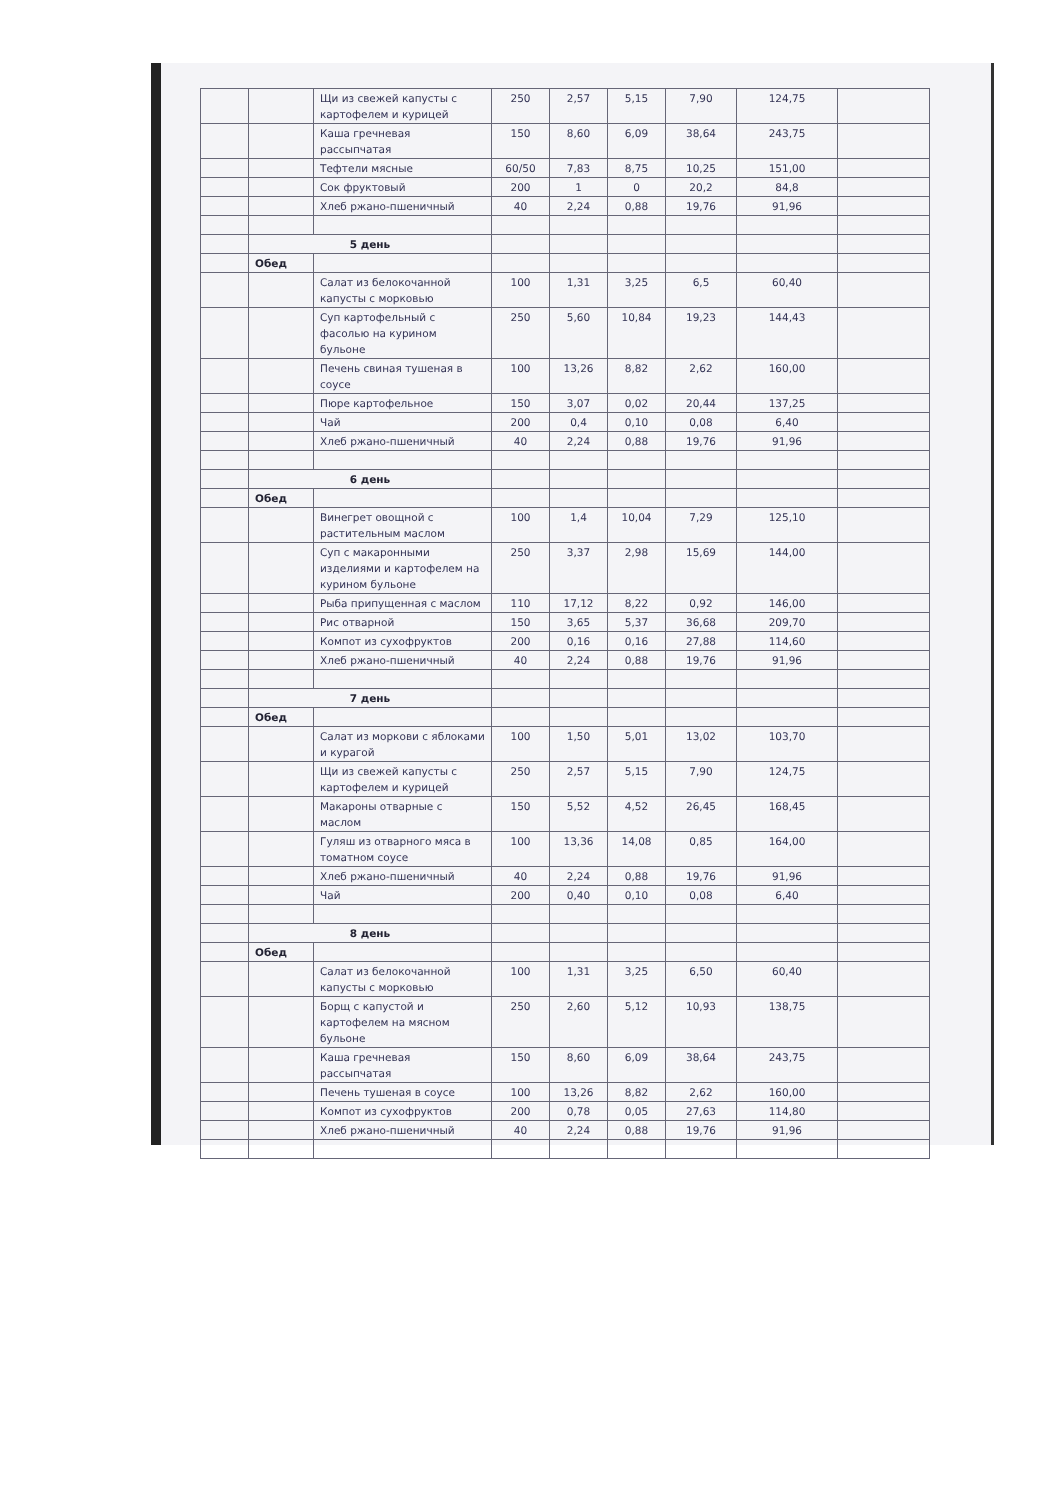| | | Щи из свежей капусты с картофелем и курицей | 250 | 2,57 | 5,15 | 7,90 | 124,75 | |
| | | Каша гречневая рассыпчатая | 150 | 8,60 | 6,09 | 38,64 | 243,75 | |
| | | Тефтели мясные | 60/50 | 7,83 | 8,75 | 10,25 | 151,00 | |
| | | Сок фруктовый | 200 | 1 | 0 | 20,2 | 84,8 | |
| | | Хлеб ржано-пшеничный | 40 | 2,24 | 0,88 | 19,76 | 91,96 | |
| | 5 день | | | | | | | |
| | Обед | | | | | | | |
| | | Салат из белокочанной капусты с морковью | 100 | 1,31 | 3,25 | 6,5 | 60,40 | |
| | | Суп картофельный с фасолью на курином бульоне | 250 | 5,60 | 10,84 | 19,23 | 144,43 | |
| | | Печень свиная тушеная в соусе | 100 | 13,26 | 8,82 | 2,62 | 160,00 | |
| | | Пюре картофельное | 150 | 3,07 | 0,02 | 20,44 | 137,25 | |
| | | Чай | 200 | 0,4 | 0,10 | 0,08 | 6,40 | |
| | | Хлеб ржано-пшеничный | 40 | 2,24 | 0,88 | 19,76 | 91,96 | |
| | 6 день | | | | | | | |
| | Обед | | | | | | | |
| | | Винегрет овощной с растительным маслом | 100 | 1,4 | 10,04 | 7,29 | 125,10 | |
| | | Суп с макаронными изделиями и картофелем на курином бульоне | 250 | 3,37 | 2,98 | 15,69 | 144,00 | |
| | | Рыба припущенная с маслом | 110 | 17,12 | 8,22 | 0,92 | 146,00 | |
| | | Рис отварной | 150 | 3,65 | 5,37 | 36,68 | 209,70 | |
| | | Компот из сухофруктов | 200 | 0,16 | 0,16 | 27,88 | 114,60 | |
| | | Хлеб ржано-пшеничный | 40 | 2,24 | 0,88 | 19,76 | 91,96 | |
| | 7 день | | | | | | | |
| | Обед | | | | | | | |
| | | Салат из моркови с яблоками и курагой | 100 | 1,50 | 5,01 | 13,02 | 103,70 | |
| | | Щи из свежей капусты с картофелем и курицей | 250 | 2,57 | 5,15 | 7,90 | 124,75 | |
| | | Макароны отварные с маслом | 150 | 5,52 | 4,52 | 26,45 | 168,45 | |
| | | Гуляш из отварного мяса в томатном соусе | 100 | 13,36 | 14,08 | 0,85 | 164,00 | |
| | | Хлеб ржано-пшеничный | 40 | 2,24 | 0,88 | 19,76 | 91,96 | |
| | | Чай | 200 | 0,40 | 0,10 | 0,08 | 6,40 | |
| | 8 день | | | | | | | |
| | Обед | | | | | | | |
| | | Салат из белокочанной капусты с морковью | 100 | 1,31 | 3,25 | 6,50 | 60,40 | |
| | | Борщ с капустой и картофелем на мясном бульоне | 250 | 2,60 | 5,12 | 10,93 | 138,75 | |
| | | Каша гречневая рассыпчатая | 150 | 8,60 | 6,09 | 38,64 | 243,75 | |
| | | Печень тушеная в соусе | 100 | 13,26 | 8,82 | 2,62 | 160,00 | |
| | | Компот из сухофруктов | 200 | 0,78 | 0,05 | 27,63 | 114,80 | |
| | | Хлеб ржано-пшеничный | 40 | 2,24 | 0,88 | 19,76 | 91,96 | |